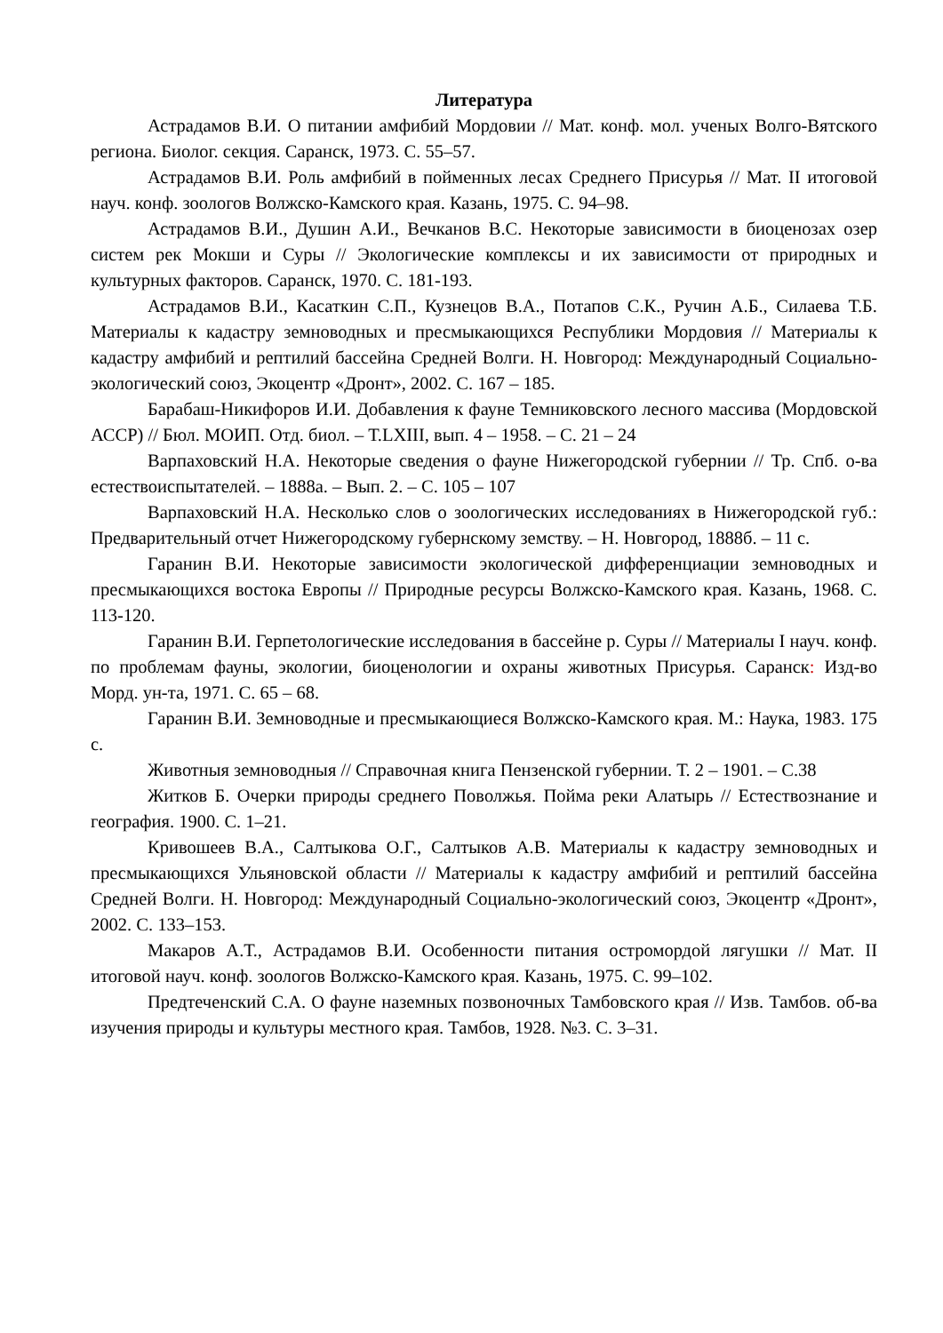Литература
Астрадамов В.И. О питании амфибий Мордовии // Мат. конф. мол. ученых Волго-Вятского региона. Биолог. секция. Саранск, 1973. С. 55–57.
Астрадамов В.И. Роль амфибий в пойменных лесах Среднего Присурья // Мат. II итоговой науч. конф. зоологов Волжско-Камского края. Казань, 1975. С. 94–98.
Астрадамов В.И., Душин А.И., Вечканов В.С. Некоторые зависимости в биоценозах озер систем рек Мокши и Суры // Экологические комплексы и их зависимости от природных и культурных факторов. Саранск, 1970. С. 181-193.
Астрадамов В.И., Касаткин С.П., Кузнецов В.А., Потапов С.К., Ручин А.Б., Силаева Т.Б. Материалы к кадастру земноводных и пресмыкающихся Республики Мордовия // Материалы к кадастру амфибий и рептилий бассейна Средней Волги. Н. Новгород: Международный Социально-экологический союз, Экоцентр «Дронт», 2002. С. 167 – 185.
Барабаш-Никифоров И.И. Добавления к фауне Темниковского лесного массива (Мордовской АССР) // Бюл. МОИП. Отд. биол. – Т.LXIII, вып. 4 – 1958. – С. 21 – 24
Варпаховский Н.А. Некоторые сведения о фауне Нижегородской губернии // Тр. Спб. о-ва естествоиспытателей. – 1888а. – Вып. 2. – С. 105 – 107
Варпаховский Н.А. Несколько слов о зоологических исследованиях в Нижегородской губ.: Предварительный отчет Нижегородскому губернскому земству. – Н. Новгород, 1888б. – 11 с.
Гаранин В.И. Некоторые зависимости экологической дифференциации земноводных и пресмыкающихся востока Европы // Природные ресурсы Волжско-Камского края. Казань, 1968. С. 113-120.
Гаранин В.И. Герпетологические исследования в бассейне р. Суры // Материалы I науч. конф. по проблемам фауны, экологии, биоценологии и охраны животных Присурья. Саранск: Изд-во Морд. ун-та, 1971. С. 65 – 68.
Гаранин В.И. Земноводные и пресмыкающиеся Волжско-Камского края. М.: Наука, 1983. 175 с.
Животныя земноводныя // Справочная книга Пензенской губернии. Т. 2 – 1901. – С.38
Житков Б. Очерки природы среднего Поволжья. Пойма реки Алатырь // Естествознание и география. 1900. С. 1–21.
Кривошеев В.А., Салтыкова О.Г., Салтыков А.В. Материалы к кадастру земноводных и пресмыкающихся Ульяновской области // Материалы к кадастру амфибий и рептилий бассейна Средней Волги. Н. Новгород: Международный Социально-экологический союз, Экоцентр «Дронт», 2002. С. 133–153.
Макаров А.Т., Астрадамов В.И. Особенности питания остромордой лягушки // Мат. II итоговой науч. конф. зоологов Волжско-Камского края. Казань, 1975. С. 99–102.
Предтеченский С.А. О фауне наземных позвоночных Тамбовского края // Изв. Тамбов. об-ва изучения природы и культуры местного края. Тамбов, 1928. №3. С. 3–31.